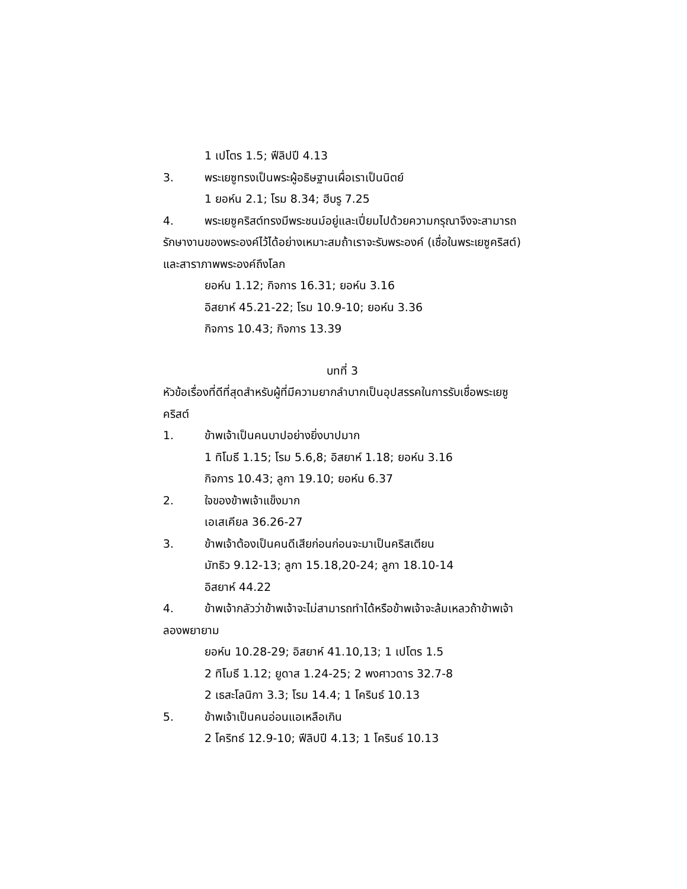1 เปโตร 1.5; ฟีลิปปี 4.13
3. พระเยซูทรงเป็นพระผู้อธิษฐานเผื่อเราเป็นนิตย์
1 ยอห์น 2.1; โรม 8.34; ฮีบรู 7.25
4. พระเยซูคริสต์ทรงมีพระชนม์อยู่และเปี่ยมไปด้วยความกรุณาจึงจะสามารถรักษางานของพระองค์ไว้ได้อย่างเหมาะสมถ้าเราจะรับพระองค์ (เชื่อในพระเยซูคริสต์) และสาราภาพพระองค์ถึงโลก
ยอห์น 1.12; กิจการ 16.31; ยอห์น 3.16
อิสยาห์ 45.21-22; โรม 10.9-10; ยอห์น 3.36
กิจการ 10.43; กิจการ 13.39
บทที่ 3
หัวข้อเรื่องที่ดีที่สุดสำหรับผู้ที่มีความยากลำบากเป็นอุปสรรคในการรับเชื่อพระเยซูคริสต์
1. ข้าพเจ้าเป็นคนบาปอย่างยิ่งบาปมาก
1 ทิโมธี 1.15; โรม 5.6,8; อิสยาห์ 1.18; ยอห์น 3.16
กิจการ 10.43; ลูกา 19.10; ยอห์น 6.37
2. ใจของข้าพเจ้าแข็งมาก
เอเสเคียล 36.26-27
3. ข้าพเจ้าต้องเป็นคนดีเสียก่อนก่อนจะมาเป็นคริสเตียน
มัทธิว 9.12-13; ลูกา 15.18,20-24; ลูกา 18.10-14
อิสยาห์ 44.22
4. ข้าพเจ้ากลัวว่าข้าพเจ้าจะไม่สามารถทำได้หรือข้าพเจ้าจะล้มเหลวถ้าข้าพเจ้าลองพยายาม
ยอห์น 10.28-29; อิสยาห์ 41.10,13; 1 เปโตร 1.5
2 ทิโมธี 1.12; ยูดาส 1.24-25; 2 พงศาวดาร 32.7-8
2 เธสะโลนิกา 3.3; โรม 14.4; 1 โครินธ์ 10.13
5. ข้าพเจ้าเป็นคนอ่อนแอเหลือเกิน
2 โคริทธ์ 12.9-10; ฟีลิปปี 4.13; 1 โครินธ์ 10.13